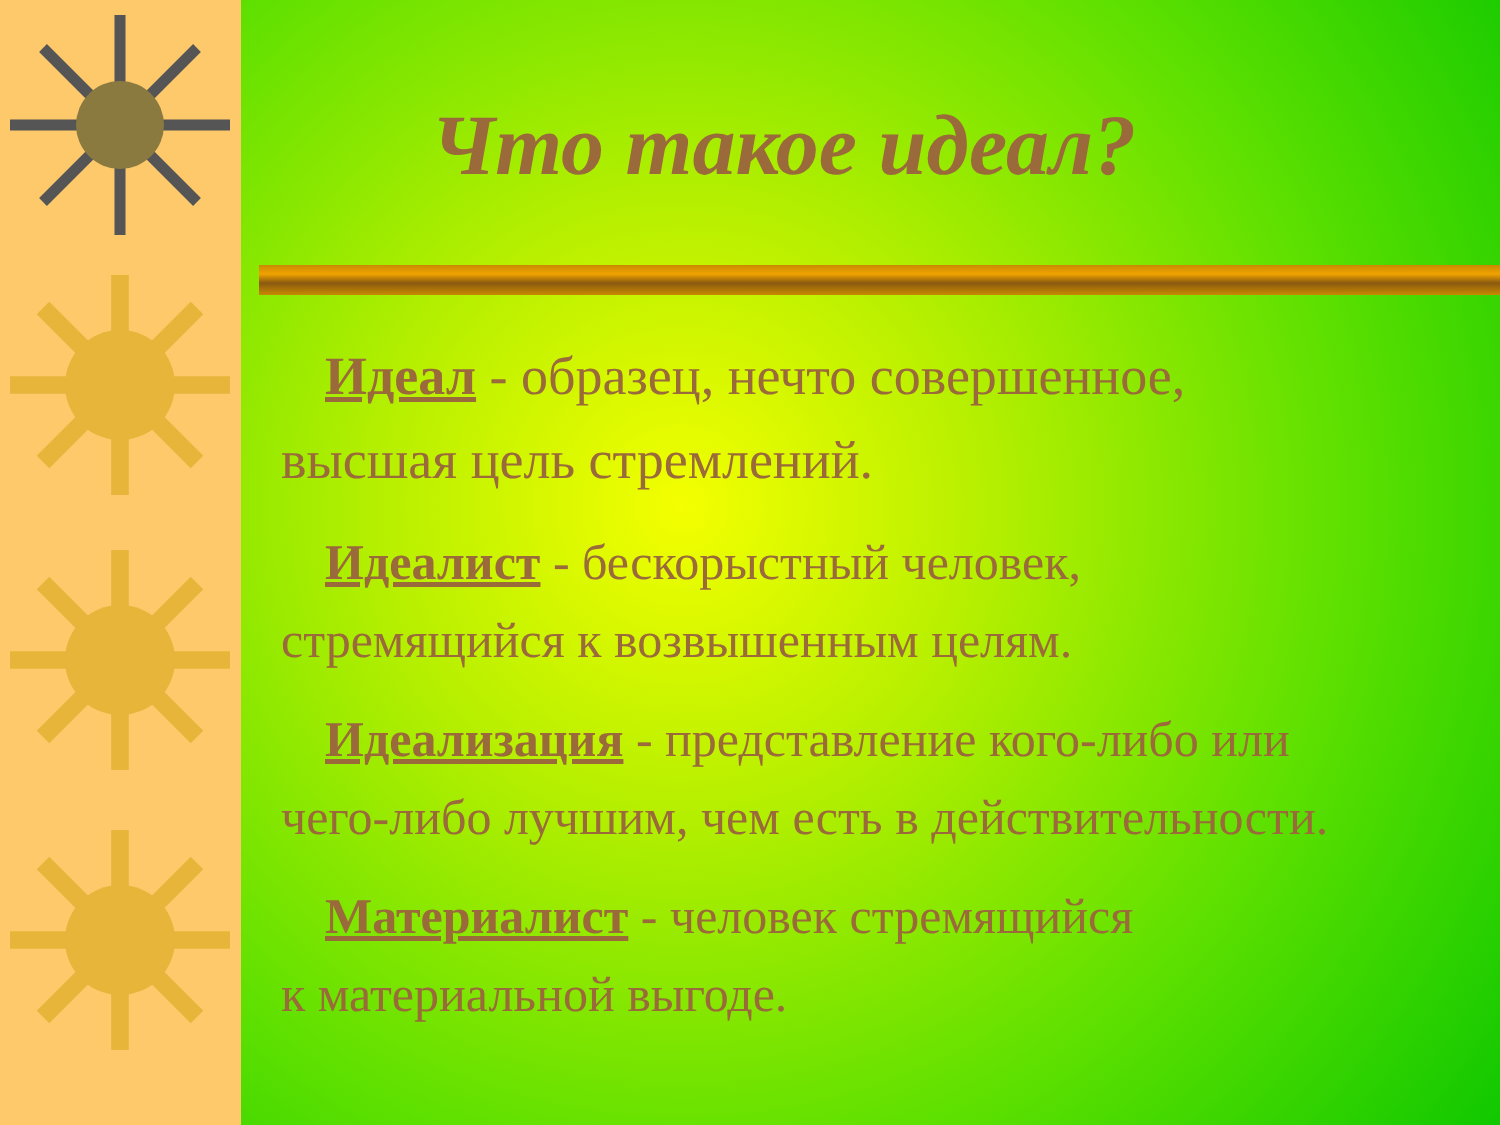Что такое идеал?
Идеал - образец, нечто совершенное,
высшая цель стремлений.
Идеалист - бескорыстный человек,
стремящийся к возвышенным целям.
Идеализация - представление кого-либо или
чего-либо лучшим, чем есть в действительности.
Материалист - человек стремящийся
к материальной выгоде.